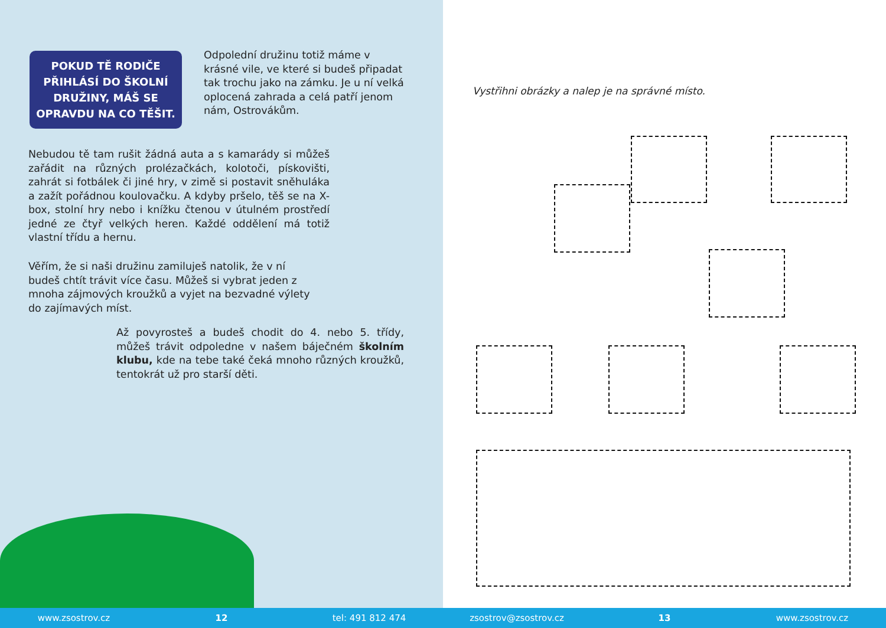POKUD TĚ RODIČE
PŘIHLÁSÍ DO ŠKOLNÍ
DRUŽINY, MÁŠ SE
OPRAVDU NA CO TĚŠIT.
Odpolední družinu totiž máme v krásné vile, ve které si budeš připadat tak trochu jako na zámku. Je u ní velká oplocená zahrada a celá patří jenom nám, Ostrovákům.
Nebudou tě tam rušit žádná auta a s kamarády si můžeš zařádit na různých prolézačkách, kolotoči, pískovišti, zahrát si fotbálek či jiné hry, v zimě si postavit sněhuláka a zažít pořádnou koulovačku. A kdyby pršelo, těš se na X-box, stolní hry nebo i knížku čtenou v útulném prostředí jedné ze čtyř velkých heren. Každé oddělení má totiž vlastní třídu a hernu.
Věřím, že si naši družinu zamiluješ natolik, že v ní budeš chtít trávit více času. Můžeš si vybrat jeden z mnoha zájmových kroužků a vyjet na bezvadné výlety do zajímavých míst.
Až povyrosteš a budeš chodit do 4. nebo 5. třídy, můžeš trávit odpoledne v našem báječném školním klubu, kde na tebe také čeká mnoho různých kroužků, tentokrát už pro starší děti.
Vystřihni obrázky a nalep je na správné místo.
www.zsostrov.cz 12 tel: 491 812 474 zsostrov@zsostrov.cz 13 www.zsostrov.cz